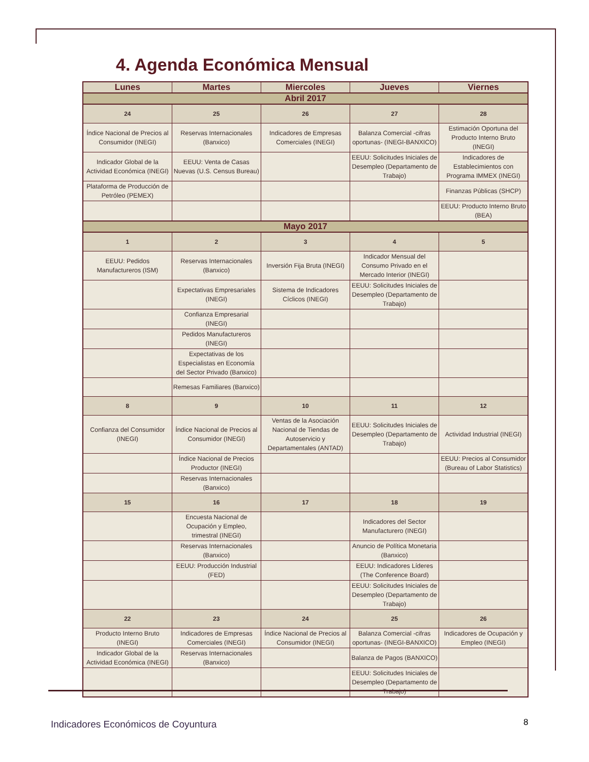4. Agenda Económica Mensual
| Lunes | Martes | Miercoles | Jueves | Viernes |
| --- | --- | --- | --- | --- |
| Abril 2017 | | | | |
| 24 | 25 | 26 | 27 | 28 |
| Índice Nacional de Precios al Consumidor (INEGI) | Reservas Internacionales (Banxico) | Indicadores de Empresas Comerciales (INEGI) | Balanza Comercial -cifras oportunas- (INEGI-BANXICO) | Estimación Oportuna del Producto Interno Bruto (INEGI) |
| Indicador Global de la Actividad Económica (INEGI) | EEUU: Venta de Casas Nuevas (U.S. Census Bureau) | | EEUU: Solicitudes Iniciales de Desempleo (Departamento de Trabajo) | Indicadores de Establecimientos con Programa IMMEX (INEGI) |
| Plataforma de Producción de Petróleo (PEMEX) | | | | Finanzas Públicas (SHCP) |
| | | | | EEUU: Producto Interno Bruto (BEA) |
| Mayo 2017 | | | | |
| 1 | 2 | 3 | 4 | 5 |
| EEUU: Pedidos Manufactureros (ISM) | Reservas Internacionales (Banxico) | Inversión Fija Bruta (INEGI) | Indicador Mensual del Consumo Privado en el Mercado Interior (INEGI) | |
| | Expectativas Empresariales (INEGI) | Sistema de Indicadores Cíclicos (INEGI) | EEUU: Solicitudes Iniciales de Desempleo (Departamento de Trabajo) | |
| | Confianza Empresarial (INEGI) | | | |
| | Pedidos Manufactureros (INEGI) | | | |
| | Expectativas de los Especialistas en Economía del Sector Privado (Banxico) | | | |
| | Remesas Familiares (Banxico) | | | |
| 8 | 9 | 10 | 11 | 12 |
| Confianza del Consumidor (INEGI) | Índice Nacional de Precios al Consumidor (INEGI) | Ventas de la Asociación Nacional de Tiendas de Autoservicio y Departamentales (ANTAD) | EEUU: Solicitudes Iniciales de Desempleo (Departamento de Trabajo) | Actividad Industrial (INEGI) |
| | Índice Nacional de Precios Productor (INEGI) | | | EEUU: Precios al Consumidor (Bureau of Labor Statistics) |
| | Reservas Internacionales (Banxico) | | | |
| 15 | 16 | 17 | 18 | 19 |
| | Encuesta Nacional de Ocupación y Empleo, trimestral (INEGI) | | Indicadores del Sector Manufacturero (INEGI) | |
| | Reservas Internacionales (Banxico) | | Anuncio de Política Monetaria (Banxico) | |
| | EEUU: Producción Industrial (FED) | | EEUU: Indicadores Líderes (The Conference Board) | |
| | | | EEUU: Solicitudes Iniciales de Desempleo (Departamento de Trabajo) | |
| 22 | 23 | 24 | 25 | 26 |
| Producto Interno Bruto (INEGI) | Indicadores de Empresas Comerciales (INEGI) | Índice Nacional de Precios al Consumidor (INEGI) | Balanza Comercial -cifras oportunas- (INEGI-BANXICO) | Indicadores de Ocupación y Empleo (INEGI) |
| Indicador Global de la Actividad Económica (INEGI) | Reservas Internacionales (Banxico) | | Balanza de Pagos (BANXICO) | |
| | | | EEUU: Solicitudes Iniciales de Desempleo (Departamento de Trabajo) | |
Indicadores Económicos de Coyuntura
8